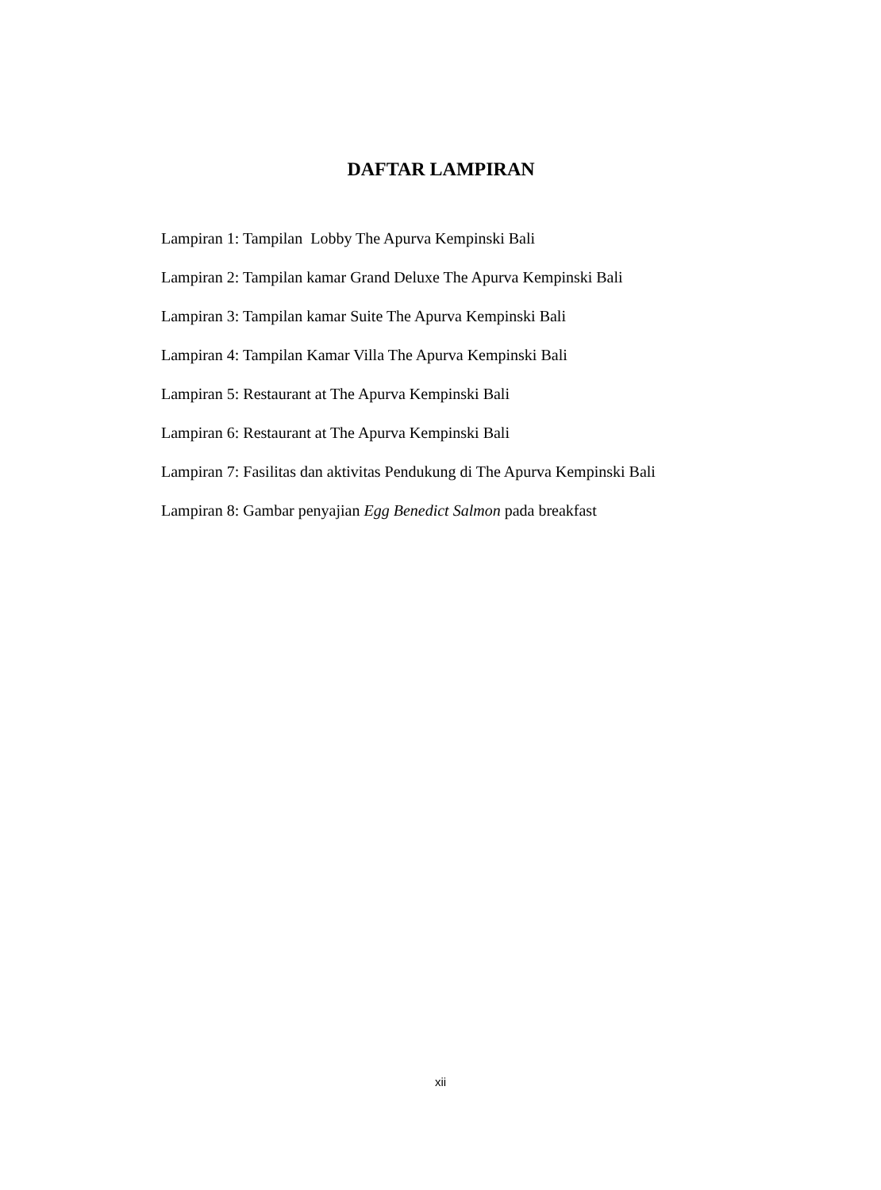DAFTAR LAMPIRAN
Lampiran 1: Tampilan Lobby The Apurva Kempinski Bali
Lampiran 2: Tampilan kamar Grand Deluxe The Apurva Kempinski Bali
Lampiran 3: Tampilan kamar Suite The Apurva Kempinski Bali
Lampiran 4: Tampilan Kamar Villa The Apurva Kempinski Bali
Lampiran 5: Restaurant at The Apurva Kempinski Bali
Lampiran 6: Restaurant at The Apurva Kempinski Bali
Lampiran 7: Fasilitas dan aktivitas Pendukung di The Apurva Kempinski Bali
Lampiran 8: Gambar penyajian Egg Benedict Salmon pada breakfast
xii